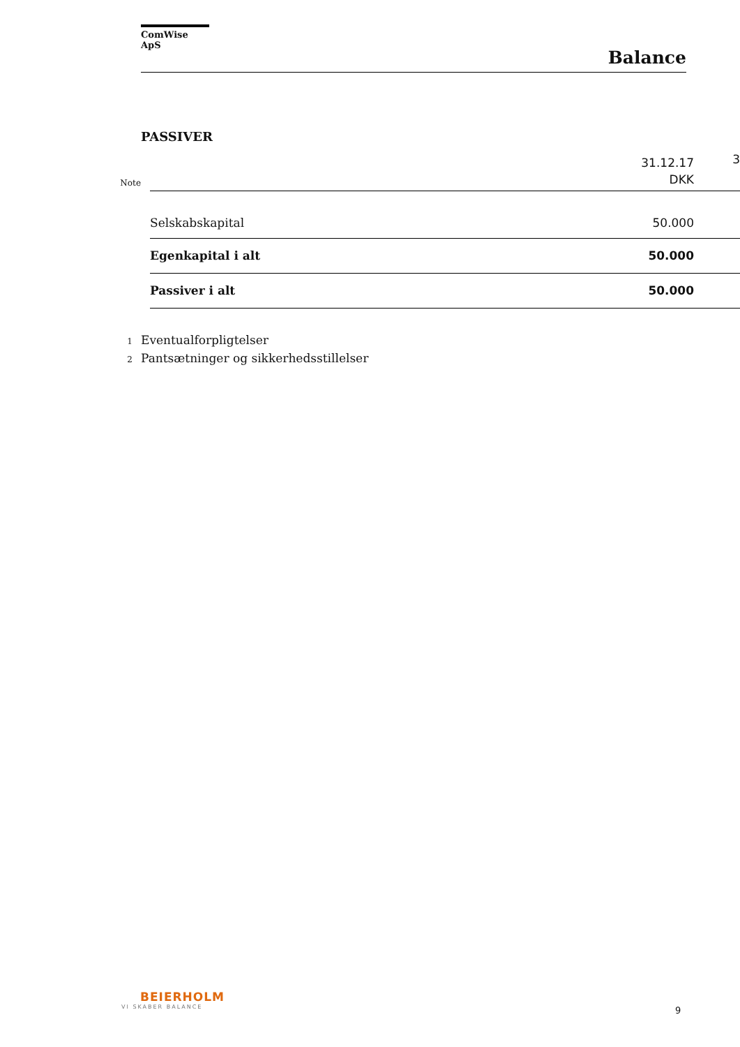ComWise ApS
Balance
PASSIVER
| Note | | 31.12.17 DKK | 3 |
| | Selskabskapital | 50.000 | |
| | Egenkapital i alt | 50.000 | |
| | Passiver i alt | 50.000 | |
1 Eventualforpligtelser
2 Pantsætninger og sikkerhedsstillelser
BEIERHOLM
VI SKABER BALANCE
9